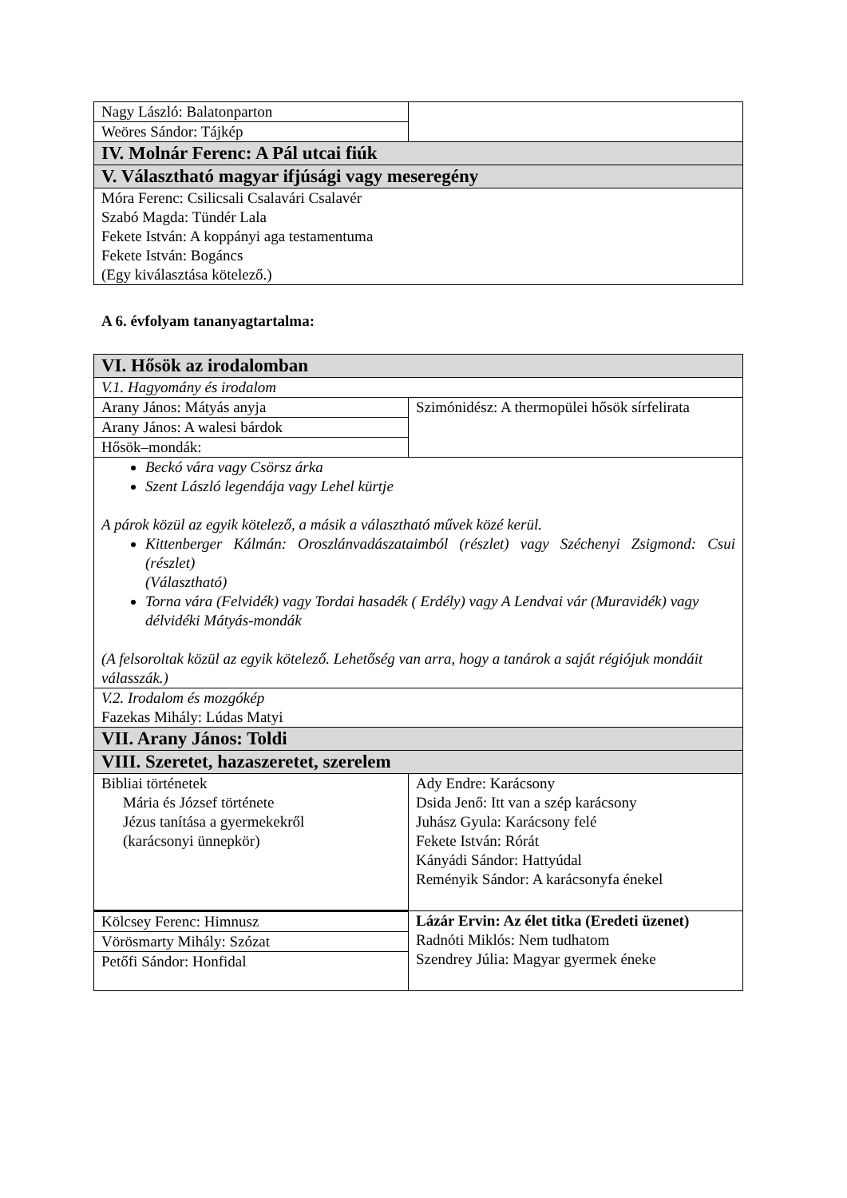| Nagy László: Balatonparton | |
| Weöres Sándor: Tájkép | |
| IV. Molnár Ferenc: A Pál utcai fiúk | |
| V. Választható magyar ifjúsági vagy meseregény | |
| Móra Ferenc: Csilicsali Csalavári Csalavér Szabó Magda: Tündér Lala Fekete István: A koppányi aga testamentuma Fekete István: Bogáncs (Egy kiválasztása kötelező.) | |
A 6. évfolyam tananyagtartalma:
| VI. Hősök az irodalomban | |
| V.1. Hagyomány és irodalom | |
| Arany János: Mátyás anyja | Szimónidész: A thermopülei hősök sírfelirata |
| Arany János: A walesi bárdok | |
| Hősök–mondák: | |
| Beckó vára vagy Csörsz árka Szent László legendája vagy Lehel kürtje A párok közül az egyik kötelező, a másik a választható művek közé kerül. Kittenberger Kálmán: Oroszlánvadászataimból (részlet) vagy Széchenyi Zsigmond: Csui (részlet) (Választható) Torna vára (Felvidék) vagy Tordai hasadék ( Erdély) vagy A Lendvai vár (Muravidék) vagy délvidéki Mátyás-mondák (A felsoroltak közül az egyik kötelező. Lehetőség van arra, hogy a tanárok a saját régiójuk mondáit válasszák.) | |
| V.2. Irodalom és mozgókép Fazekas Mihály: Lúdas Matyi | |
| VII. Arany János: Toldi | |
| VIII. Szeretet, hazaszeretet, szerelem | |
| Bibliai történetek Mária és József története Jézus tanítása a gyermekekről (karácsonyi ünnepkör) | Ady Endre: Karácsony Dsida Jenő: Itt van a szép karácsony Juhász Gyula: Karácsony felé Fekete István: Rórát Kányádi Sándor: Hattyúdal Reményik Sándor: A karácsonyfa énekel |
| Kölcsey Ferenc: Himnusz | Lázár Ervin: Az élet titka (Eredeti üzenet) Radnóti Miklós: Nem tudhatom Szendrey Júlia: Magyar gyermek éneke |
| Vörösmarty Mihály: Szózat | |
| Petőfi Sándor: Honfidal | |